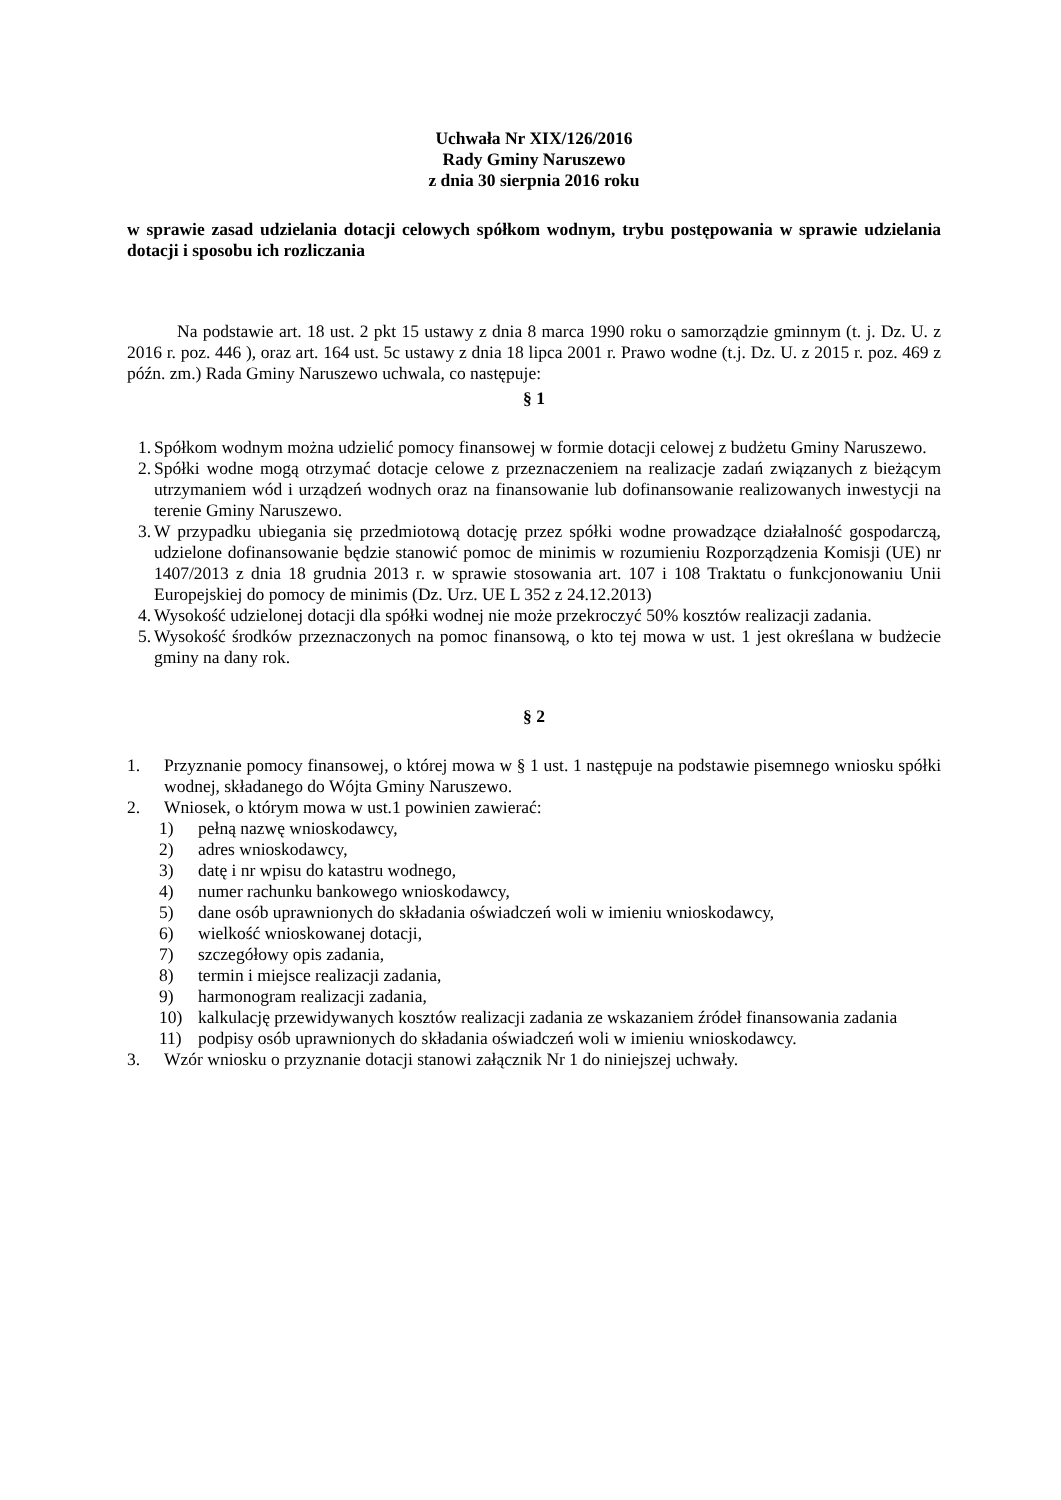Uchwała Nr XIX/126/2016
Rady Gminy Naruszewo
z dnia 30 sierpnia 2016 roku
w sprawie zasad udzielania dotacji celowych spółkom wodnym, trybu postępowania w sprawie udzielania dotacji i sposobu ich rozliczania
Na podstawie art. 18 ust. 2 pkt 15 ustawy z dnia 8 marca 1990 roku o samorządzie gminnym (t. j. Dz. U. z 2016 r. poz. 446 ), oraz art. 164 ust. 5c ustawy z dnia 18 lipca 2001 r. Prawo wodne (t.j. Dz. U. z 2015 r. poz. 469 z późn. zm.) Rada Gminy Naruszewo uchwala, co następuje:
§ 1
1. Spółkom wodnym można udzielić pomocy finansowej w formie dotacji celowej z budżetu Gminy Naruszewo.
2. Spółki wodne mogą otrzymać dotacje celowe z przeznaczeniem na realizacje zadań związanych z bieżącym utrzymaniem wód i urządzeń wodnych oraz na finansowanie lub dofinansowanie realizowanych inwestycji na terenie Gminy Naruszewo.
3. W przypadku ubiegania się przedmiotową dotację przez spółki wodne prowadzące działalność gospodarczą, udzielone dofinansowanie będzie stanowić pomoc de minimis w rozumieniu Rozporządzenia Komisji (UE) nr 1407/2013 z dnia 18 grudnia 2013 r. w sprawie stosowania art. 107 i 108 Traktatu o funkcjonowaniu Unii Europejskiej do pomocy de minimis (Dz. Urz. UE L 352 z 24.12.2013)
4. Wysokość udzielonej dotacji dla spółki wodnej nie może przekroczyć 50% kosztów realizacji zadania.
5. Wysokość środków przeznaczonych na pomoc finansową, o kto tej mowa w ust. 1 jest określana w budżecie gminy na dany rok.
§ 2
1. Przyznanie pomocy finansowej, o której mowa w § 1 ust. 1 następuje na podstawie pisemnego wniosku spółki wodnej, składanego do Wójta Gminy Naruszewo.
2. Wniosek, o którym mowa w ust.1 powinien zawierać:
1) pełną nazwę wnioskodawcy,
2) adres wnioskodawcy,
3) datę i nr wpisu do katastru wodnego,
4) numer rachunku bankowego wnioskodawcy,
5) dane osób uprawnionych do składania oświadczeń woli w imieniu wnioskodawcy,
6) wielkość wnioskowanej dotacji,
7) szczegółowy opis zadania,
8) termin i miejsce realizacji zadania,
9) harmonogram realizacji zadania,
10) kalkulację przewidywanych kosztów realizacji zadania ze wskazaniem źródeł finansowania zadania
11) podpisy osób uprawnionych do składania oświadczeń woli w imieniu wnioskodawcy.
3. Wzór wniosku o przyznanie dotacji stanowi załącznik Nr 1 do niniejszej uchwały.